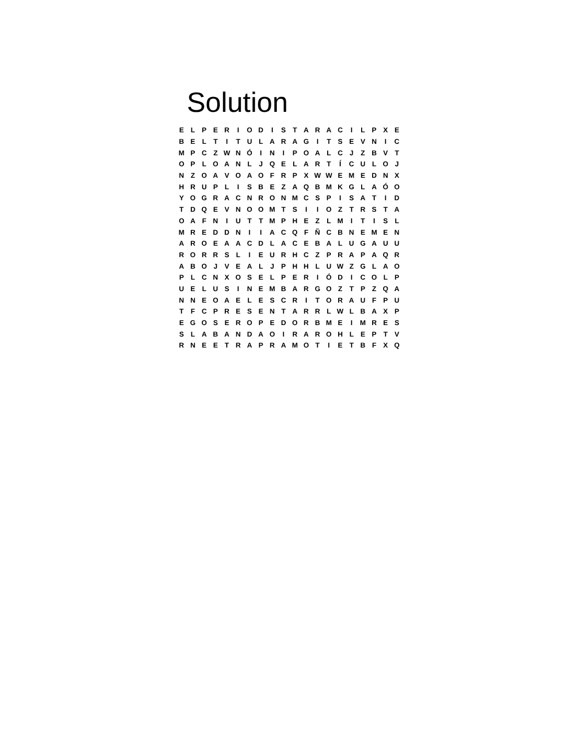Solution
| E | L | P | E | R | I | O | D | I | S | T | A | R | A | C | I | L | P | X | E |
| B | E | L | T | I | T | U | L | A | R | A | G | I | T | S | E | V | N | I | C |
| M | P | C | Z | W | N | Ó | I | N | I | P | O | A | L | C | J | Z | B | V | T |
| O | P | L | O | A | N | L | J | Q | E | L | A | R | T | Í | C | U | L | O | J |
| N | Z | O | A | V | O | A | O | F | R | P | X | W | W | E | M | E | D | N | X |
| H | R | U | P | L | I | S | B | E | Z | A | Q | B | M | K | G | L | A | Ó | O |
| Y | O | G | R | A | C | N | R | O | N | M | C | S | P | I | S | A | T | I | D |
| T | D | Q | E | V | N | O | O | M | T | S | I | I | O | Z | T | R | S | T | A |
| O | A | F | N | I | U | T | T | M | P | H | E | Z | L | M | I | T | I | S | L |
| M | R | E | D | D | N | I | I | A | C | Q | F | Ñ | C | B | N | E | M | E | N |
| A | R | O | E | A | A | C | D | L | A | C | E | B | A | L | U | G | A | U | U |
| R | O | R | R | S | L | I | E | U | R | H | C | Z | P | R | A | P | A | Q | R |
| A | B | O | J | V | E | A | L | J | P | H | H | L | U | W | Z | G | L | A | O |
| P | L | C | N | X | O | S | E | L | P | E | R | I | Ó | D | I | C | O | L | P |
| U | E | L | U | S | I | N | E | M | B | A | R | G | O | Z | T | P | Z | Q | A |
| N | N | E | O | A | E | L | E | S | C | R | I | T | O | R | A | U | F | P | U |
| T | F | C | P | R | E | S | E | N | T | A | R | R | L | W | L | B | A | X | P |
| E | G | O | S | E | R | O | P | E | D | O | R | B | M | E | I | M | R | E | S |
| S | L | A | B | A | N | D | A | O | I | R | A | R | O | H | L | E | P | T | V |
| R | N | E | E | T | R | A | P | R | A | M | O | T | I | E | T | B | F | X | Q |